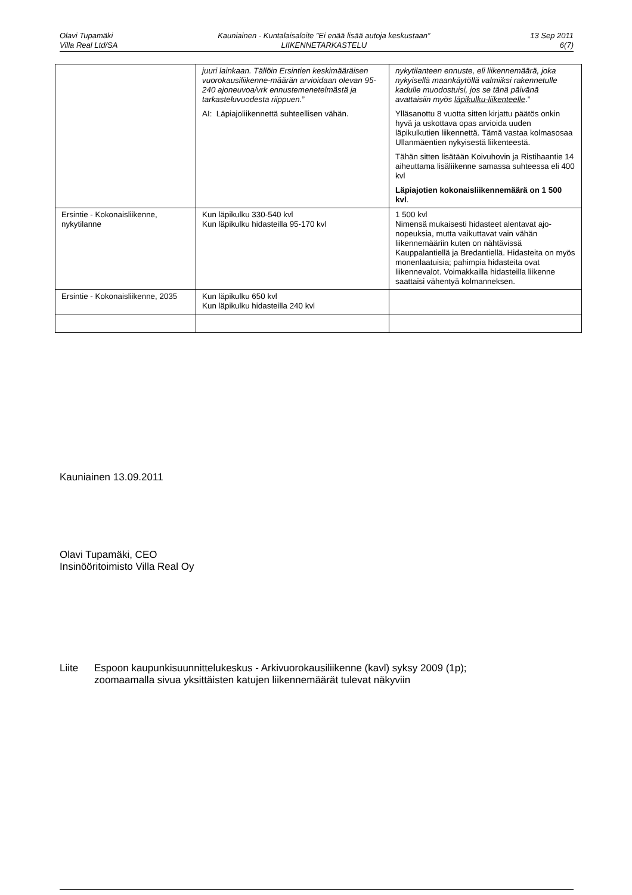Olavi Tupamäki
Villa Real Ltd/SA
Kauniainen - Kuntalaisaloite ”Ei enää lisää autoja keskustaan”
LIIKENNETARKASTELU
13 Sep 2011
6(7)
| | juuri lainkaan. Tällöin Ersintien keskimääräisen vuorokausiliikenne-määrän arvioidaan olevan 95-240 ajoneuvoa/vrk ennustemenetelmästä ja tarkasteluvuodesta riippuen. ” AI: Läpiajoliikennettä suhteellisen vähän. | nykytilanteen ennuste, eli liikennemäärä, joka nykyisellä maankäytöllä valmiiksi rakennetulle kadulle muodostuisi, jos se tänä päivänä avattaisiin myös läpikulku-liikenteelle .” Ylläsanottu 8 vuotta sitten kirjattu päätös onkin hyvä ja uskottava opas arvioida uuden läpikulkutien liikennettä. Tämä vastaa kolmasosaa Ullanmäentien nykyisestä liikenteestä. Tähän sitten lisätään Koivuhovin ja Ristihaantie 14 aiheuttama lisäliikenne samassa suhteessa eli 400 kvl Läpiajotien kokonaisliikennemäärä on 1 500 kvl . |
| Ersintie - Kokonaisliikenne, nykytilanne | Kun läpikulku 330-540 kvl Kun läpikulku hidasteilla 95-170 kvl | 1 500 kvl Nimensä mukaisesti hidasteet alentavat ajo-nopeuksia, mutta vaikuttavat vain vähän liikennemääriin kuten on nähtävissä Kauppalantiellä ja Bredantiellä. Hidasteita on myös monenlaatuisia; pahimpia hidasteita ovat liikennevalot. Voimakkailla hidasteilla liikenne saattaisi vähentyä kolmanneksen. |
| Ersintie - Kokonaisliikenne, 2035 | Kun läpikulku 650 kvl Kun läpikulku hidasteilla 240 kvl | |
Kauniainen 13.09.2011
Olavi Tupamäki, CEO
Insinööritoimisto Villa Real Oy
Liite Espoon kaupunkisuunnittelukeskus - Arkivuorokausiliikenne (kavl) syksy 2009 (1p);
zoomaamalla sivua yksittäisten katujen liikennemäärät tulevat näkyviin